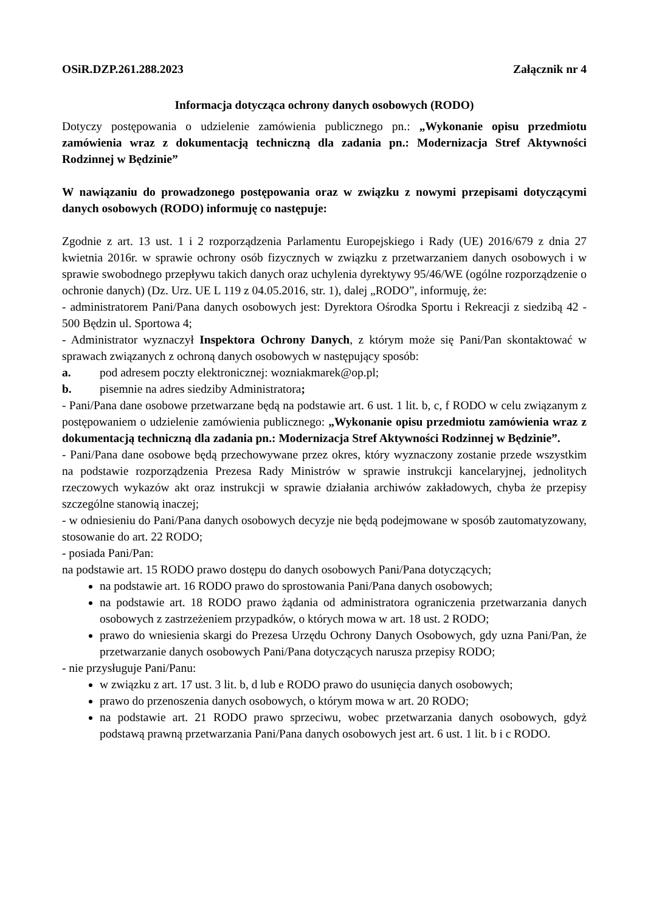OSiR.DZP.261.288.2023 Załącznik nr 4
Informacja dotycząca ochrony danych osobowych (RODO)
Dotyczy postępowania o udzielenie zamówienia publicznego pn.: „Wykonanie opisu przedmiotu zamówienia wraz z dokumentacją techniczną dla zadania pn.: Modernizacja Stref Aktywności Rodzinnej w Będzinie”
W nawiązaniu do prowadzonego postępowania oraz w związku z nowymi przepisami dotyczącymi danych osobowych (RODO) informuję co następuje:
Zgodnie z art. 13 ust. 1 i 2 rozporządzenia Parlamentu Europejskiego i Rady (UE) 2016/679 z dnia 27 kwietnia 2016r. w sprawie ochrony osób fizycznych w związku z przetwarzaniem danych osobowych i w sprawie swobodnego przepływu takich danych oraz uchylenia dyrektywy 95/46/WE (ogólne rozporządzenie o ochronie danych) (Dz. Urz. UE L 119 z 04.05.2016, str. 1), dalej „RODO”, informuję, że:
- administratorem Pani/Pana danych osobowych jest: Dyrektora Ośrodka Sportu i Rekreacji z siedzibą 42 - 500 Będzin ul. Sportowa 4;
- Administrator wyznaczył Inspektora Ochrony Danych, z którym może się Pani/Pan skontaktować w sprawach związanych z ochroną danych osobowych w następujący sposób:
a. pod adresem poczty elektronicznej: wozniakmarek@op.pl;
b. pisemnie na adres siedziby Administratora;
- Pani/Pana dane osobowe przetwarzane będą na podstawie art. 6 ust. 1 lit. b, c, f RODO w celu związanym z postępowaniem o udzielenie zamówienia publicznego: „Wykonanie opisu przedmiotu zamówienia wraz z dokumentacją techniczną dla zadania pn.: Modernizacja Stref Aktywności Rodzinnej w Będzinie”.
- Pani/Pana dane osobowe będą przechowywane przez okres, który wyznaczony zostanie przede wszystkim na podstawie rozporządzenia Prezesa Rady Ministrów w sprawie instrukcji kancelaryjnej, jednolitych rzeczowych wykazów akt oraz instrukcji w sprawie działania archiwów zakładowych, chyba że przepisy szczególne stanowią inaczej;
- w odniesieniu do Pani/Pana danych osobowych decyzje nie będą podejmowane w sposób zautomatyzowany, stosowanie do art. 22 RODO;
- posiada Pani/Pan:
na podstawie art. 15 RODO prawo dostępu do danych osobowych Pani/Pana dotyczących;
na podstawie art. 16 RODO prawo do sprostowania Pani/Pana danych osobowych;
na podstawie art. 18 RODO prawo żądania od administratora ograniczenia przetwarzania danych osobowych z zastrzeżeniem przypadków, o których mowa w art. 18 ust. 2 RODO;
prawo do wniesienia skargi do Prezesa Urzędu Ochrony Danych Osobowych, gdy uzna Pani/Pan, że przetwarzanie danych osobowych Pani/Pana dotyczących narusza przepisy RODO;
- nie przysługuje Pani/Panu:
w związku z art. 17 ust. 3 lit. b, d lub e RODO prawo do usunięcia danych osobowych;
prawo do przenoszenia danych osobowych, o którym mowa w art. 20 RODO;
na podstawie art. 21 RODO prawo sprzeciwu, wobec przetwarzania danych osobowych, gdyż podstawą prawną przetwarzania Pani/Pana danych osobowych jest art. 6 ust. 1 lit. b i c RODO.